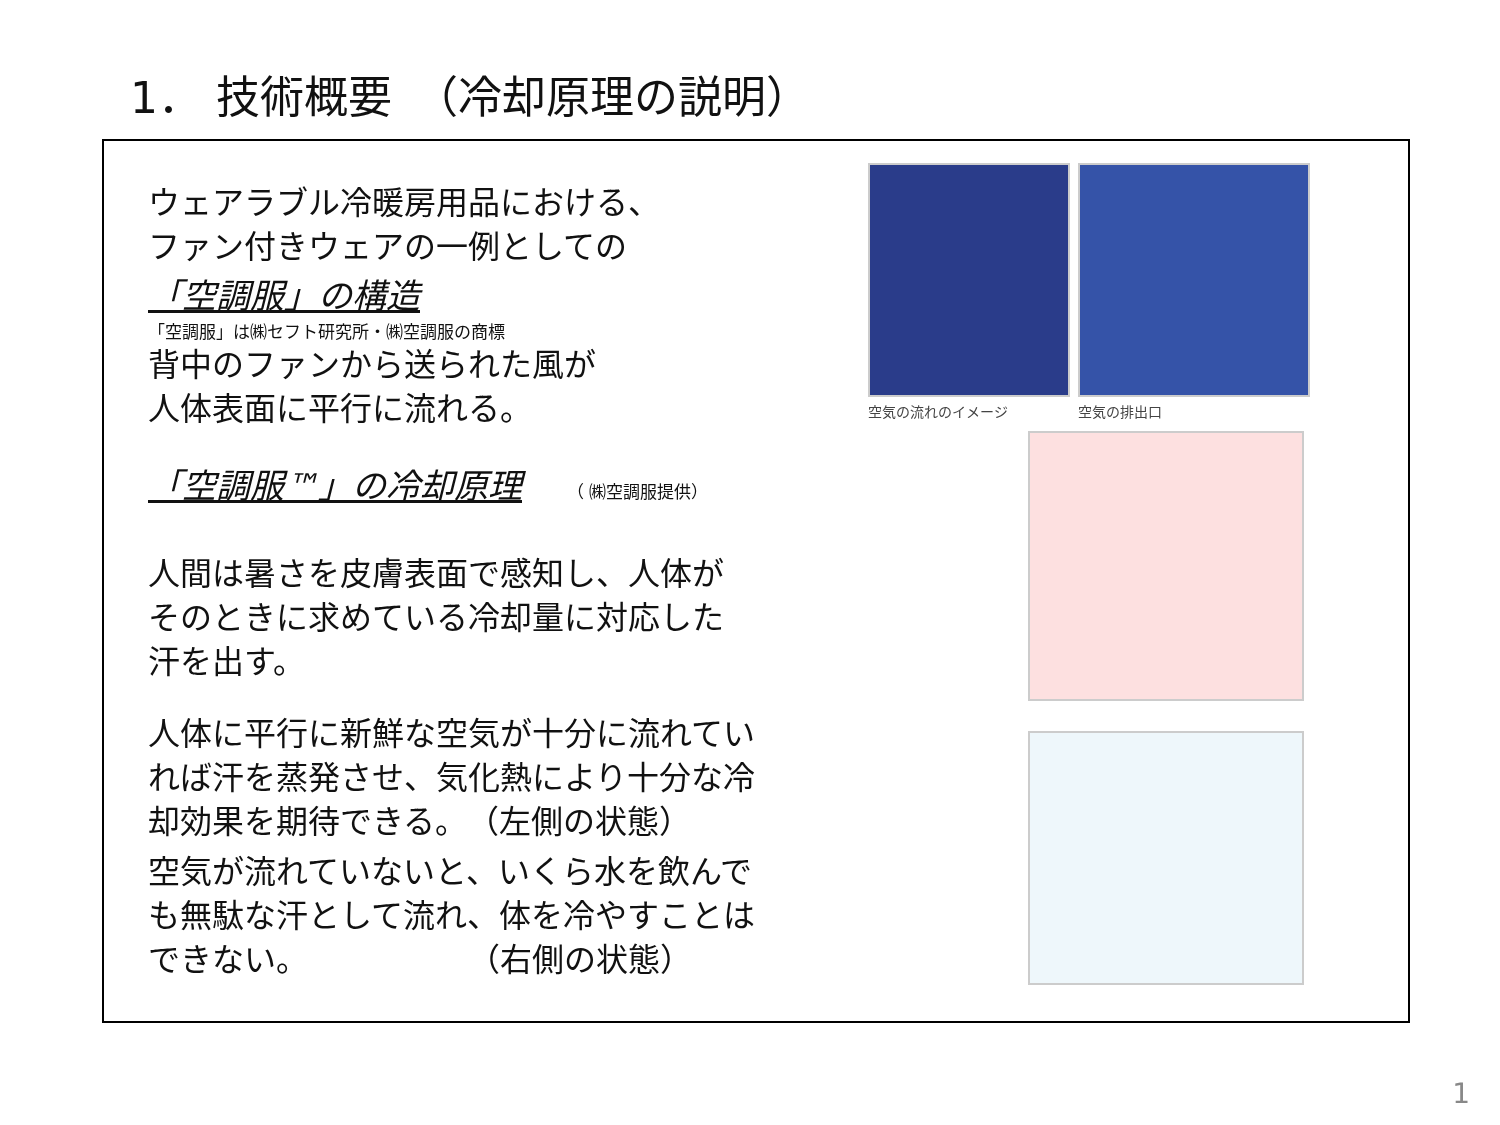1． 技術概要　（冷却原理の説明）
ウェアラブル冷暖房用品における、
ファン付きウェアの一例としての
「空調服」の構造
「空調服」は㈱セフト研究所・㈱空調服の商標
背中のファンから送られた風が
人体表面に平行に流れる。
「空調服™」の冷却原理 （ ㈱空調服提供）
人間は暑さを皮膚表面で感知し、人体が
そのときに求めている冷却量に対応した
汗を出す。
人体に平行に新鮮な空気が十分に流れてい
れば汗を蒸発させ、気化熱により十分な冷
却効果を期待できる。　（左側の状態）
空気が流れていないと、いくら水を飲んで
も無駄な汗として流れ、体を冷やすことは
できない。　　　　　　（右側の状態）
空気の流れのイメージ 空気の排出口
1